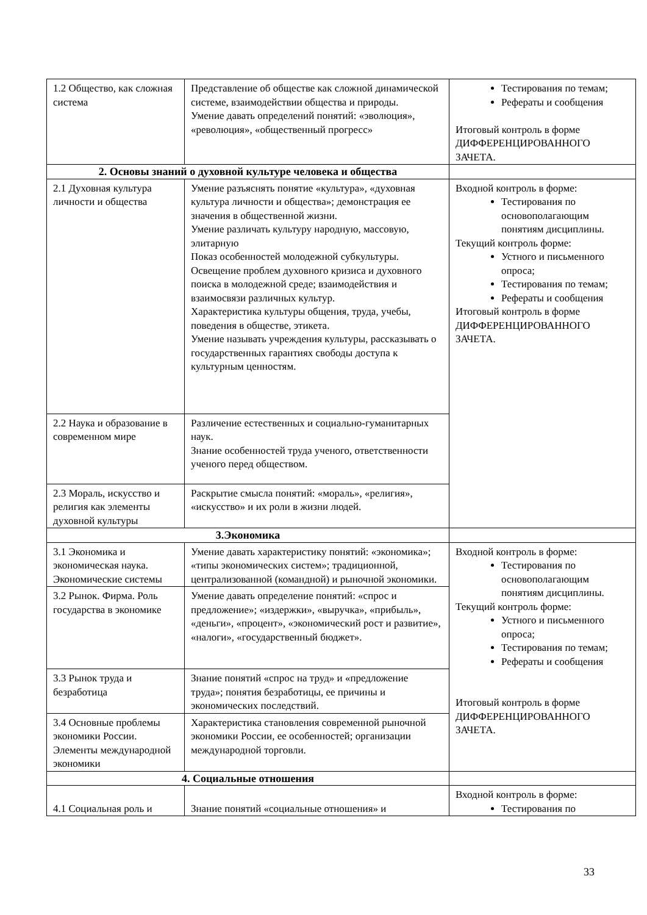| 1.2 Общество, как сложная система | Представление об обществе как сложной динамической системе, взаимодействии общества и природы. Умение давать определений понятий: «эволюция», «революция», «общественный прогресс» | Тестирования по темам; Рефераты и сообщения Итоговый контроль в форме ДИФФЕРЕНЦИРОВАННОГО ЗАЧЕТА. |
| 2. Основы знаний о духовной культуре человека и общества | | |
| 2.1 Духовная культура личности и общества | Умение разъяснять понятие «культура», «духовная культура личности и общества»; демонстрация ее значения в общественной жизни. Умение различать культуру народную, массовую, элитарную Показ особенностей молодежной субкультуры. Освещение проблем духовного кризиса и духовного поиска в молодежной среде; взаимодействия и взаимосвязи различных культур. Характеристика культуры общения, труда, учебы, поведения в обществе, этикета. Умение называть учреждения культуры, рассказывать о государственных гарантиях свободы доступа к культурным ценностям. | Входной контроль в форме: Тестирования по основополагающим понятиям дисциплины. Текущий контроль форме: Устного и письменного опроса; Тестирования по темам; Рефераты и сообщения Итоговый контроль в форме ДИФФЕРЕНЦИРОВАННОГО ЗАЧЕТА. |
| 2.2 Наука и образование в современном мире | Различение естественных и социально-гуманитарных наук. Знание особенностей труда ученого, ответственности ученого перед обществом. | |
| 2.3 Мораль, искусство и религия как элементы духовной культуры | Раскрытие смысла понятий: «мораль», «религия», «искусство» и их роли в жизни людей. | |
| 3.Экономика | | |
| 3.1 Экономика и экономическая наука. Экономические системы | Умение давать характеристику понятий: «экономика»; «типы экономических систем»; традиционной, централизованной (командной) и рыночной экономики. | Входной контроль в форме: Тестирования по основополагающим понятиям дисциплины. Текущий контроль форме: Устного и письменного опроса; Тестирования по темам; Рефераты и сообщения Итоговый контроль в форме ДИФФЕРЕНЦИРОВАННОГО ЗАЧЕТА. |
| 3.2 Рынок. Фирма. Роль государства в экономике | Умение давать определение понятий: «спрос и предложение»; «издержки», «выручка», «прибыль», «деньги», «процент», «экономический рост и развитие», «налоги», «государственный бюджет». | |
| 3.3 Рынок труда и безработица | Знание понятий «спрос на труд» и «предложение труда»; понятия безработицы, ее причины и экономических последствий. | |
| 3.4 Основные проблемы экономики России. Элементы международной экономики | Характеристика становления современной рыночной экономики России, ее особенностей; организации международной торговли. | |
| 4. Социальные отношения | | |
| 4.1 Социальная роль и | Знание понятий «социальные отношения» и | Входной контроль в форме: Тестирования по |
33